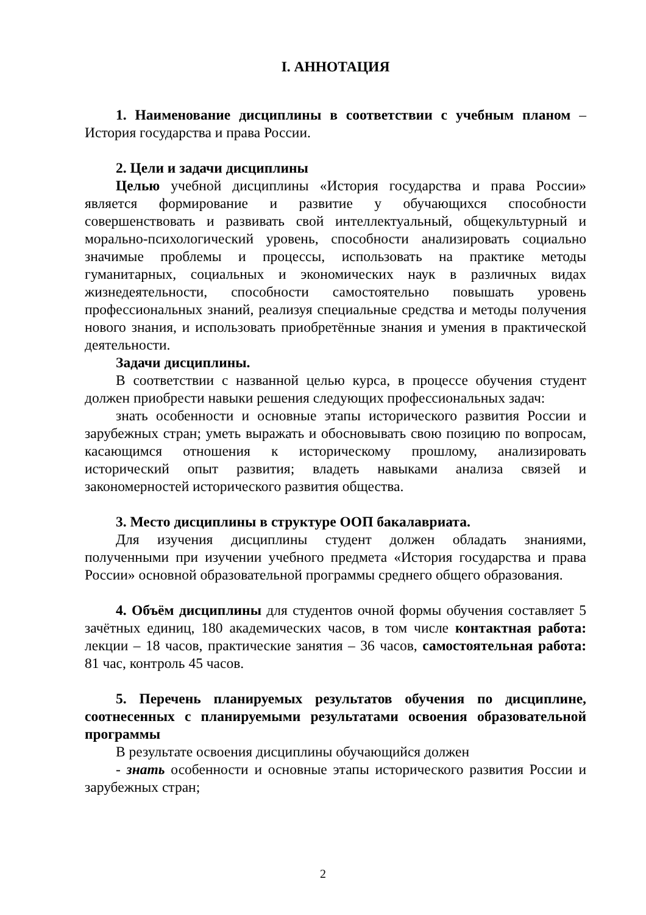I. АННОТАЦИЯ
1. Наименование дисциплины в соответствии с учебным планом – История государства и права России.
2. Цели и задачи дисциплины
Целью учебной дисциплины «История государства и права России» является формирование и развитие у обучающихся способности совершенствовать и развивать свой интеллектуальный, общекультурный и морально-психологический уровень, способности анализировать социально значимые проблемы и процессы, использовать на практике методы гуманитарных, социальных и экономических наук в различных видах жизнедеятельности, способности самостоятельно повышать уровень профессиональных знаний, реализуя специальные средства и методы получения нового знания, и использовать приобретённые знания и умения в практической деятельности.
Задачи дисциплины.
В соответствии с названной целью курса, в процессе обучения студент должен приобрести навыки решения следующих профессиональных задач:
знать особенности и основные этапы исторического развития России и зарубежных стран; уметь выражать и обосновывать свою позицию по вопросам, касающимся отношения к историческому прошлому, анализировать исторический опыт развития; владеть навыками анализа связей и закономерностей исторического развития общества.
3. Место дисциплины в структуре ООП бакалавриата.
Для изучения дисциплины студент должен обладать знаниями, полученными при изучении учебного предмета «История государства и права России» основной образовательной программы среднего общего образования.
4. Объём дисциплины для студентов очной формы обучения составляет 5 зачётных единиц, 180 академических часов, в том числе контактная работа: лекции – 18 часов, практические занятия – 36 часов, самостоятельная работа: 81 час, контроль 45 часов.
5. Перечень планируемых результатов обучения по дисциплине, соотнесенных с планируемыми результатами освоения образовательной программы
В результате освоения дисциплины обучающийся должен
- знать особенности и основные этапы исторического развития России и зарубежных стран;
2